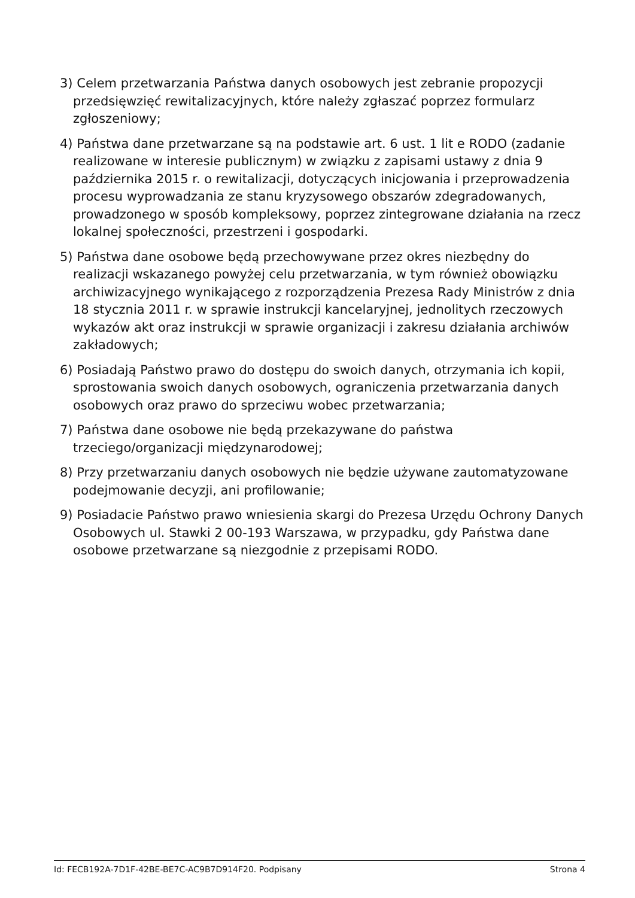3) Celem przetwarzania Państwa danych osobowych jest zebranie propozycji przedsięwzięć rewitalizacyjnych, które należy zgłaszać poprzez formularz zgłoszeniowy;
4) Państwa dane przetwarzane są na podstawie art. 6 ust. 1 lit e RODO (zadanie realizowane w interesie publicznym) w związku z zapisami ustawy z dnia 9 października 2015 r. o rewitalizacji, dotyczących inicjowania i przeprowadzenia procesu wyprowadzania ze stanu kryzysowego obszarów zdegradowanych, prowadzonego w sposób kompleksowy, poprzez zintegrowane działania na rzecz lokalnej społeczności, przestrzeni i gospodarki.
5) Państwa dane osobowe będą przechowywane przez okres niezbędny do realizacji wskazanego powyżej celu przetwarzania, w tym również obowiązku archiwizacyjnego wynikającego z rozporządzenia Prezesa Rady Ministrów z dnia 18 stycznia 2011 r. w sprawie instrukcji kancelaryjnej, jednolitych rzeczowych wykazów akt oraz instrukcji w sprawie organizacji i zakresu działania archiwów zakładowych;
6) Posiadają Państwo prawo do dostępu do swoich danych, otrzymania ich kopii, sprostowania swoich danych osobowych, ograniczenia przetwarzania danych osobowych oraz prawo do sprzeciwu wobec przetwarzania;
7) Państwa dane osobowe nie będą przekazywane do państwa trzeciego/organizacji międzynarodowej;
8) Przy przetwarzaniu danych osobowych nie będzie używane zautomatyzowane podejmowanie decyzji, ani profilowanie;
9) Posiadacie Państwo prawo wniesienia skargi do Prezesa Urzędu Ochrony Danych Osobowych ul. Stawki 2 00-193 Warszawa, w przypadku, gdy Państwa dane osobowe przetwarzane są niezgodnie z przepisami RODO.
Id: FECB192A-7D1F-42BE-BE7C-AC9B7D914F20. Podpisany Strona 4